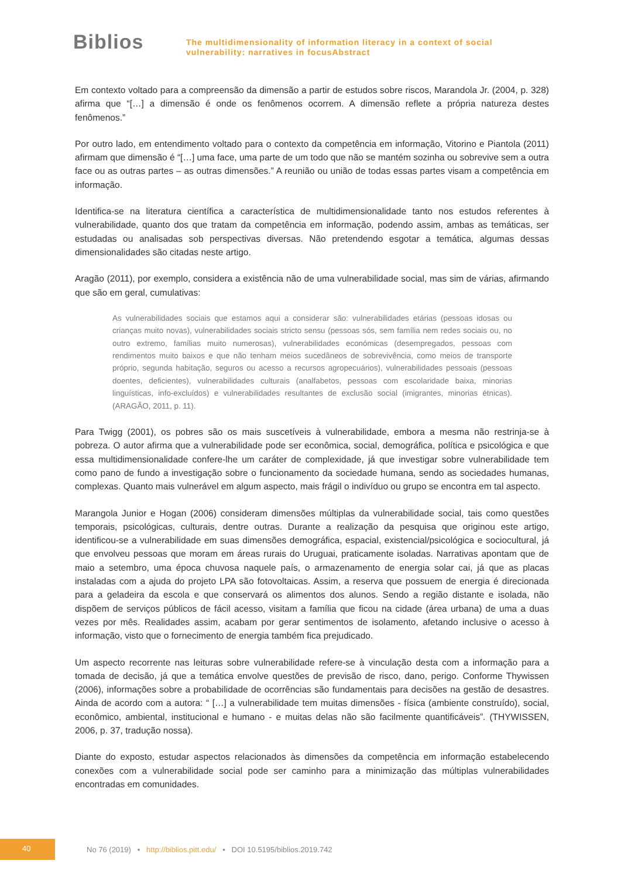Biblios
The multidimensionality of information literacy in a context of social
vulnerability: narratives in focusAbstract
Em contexto voltado para a compreensão da dimensão a partir de estudos sobre riscos, Marandola Jr. (2004, p. 328) afirma que “[…] a dimensão é onde os fenômenos ocorrem. A dimensão reflete a própria natureza destes fenômenos.”
Por outro lado, em entendimento voltado para o contexto da competência em informação, Vitorino e Piantola (2011) afirmam que dimensão é “[…] uma face, uma parte de um todo que não se mantém sozinha ou sobrevive sem a outra face ou as outras partes – as outras dimensões.” A reunião ou união de todas essas partes visam a competência em informação.
Identifica-se na literatura científica a característica de multidimensionalidade tanto nos estudos referentes à vulnerabilidade, quanto dos que tratam da competência em informação, podendo assim, ambas as temáticas, ser estudadas ou analisadas sob perspectivas diversas. Não pretendendo esgotar a temática, algumas dessas dimensionalidades são citadas neste artigo.
Aragão (2011), por exemplo, considera a existência não de uma vulnerabilidade social, mas sim de várias, afirmando que são em geral, cumulativas:
As vulnerabilidades sociais que estamos aqui a considerar são: vulnerabilidades etárias (pessoas idosas ou crianças muito novas), vulnerabilidades sociais stricto sensu (pessoas sós, sem família nem redes sociais ou, no outro extremo, famílias muito numerosas), vulnerabilidades económicas (desempregados, pessoas com rendimentos muito baixos e que não tenham meios sucedâneos de sobrevivência, como meios de transporte próprio, segunda habitação, seguros ou acesso a recursos agropecuários), vulnerabilidades pessoais (pessoas doentes, deficientes), vulnerabilidades culturais (analfabetos, pessoas com escolaridade baixa, minorias linguísticas, info-excluídos) e vulnerabilidades resultantes de exclusão social (imigrantes, minorias étnicas). (ARAGÃO, 2011, p. 11).
Para Twigg (2001), os pobres são os mais suscetíveis à vulnerabilidade, embora a mesma não restrinja-se à pobreza. O autor afirma que a vulnerabilidade pode ser econômica, social, demográfica, política e psicológica e que essa multidimensionalidade confere-lhe um caráter de complexidade, já que investigar sobre vulnerabilidade tem como pano de fundo a investigação sobre o funcionamento da sociedade humana, sendo as sociedades humanas, complexas. Quanto mais vulnerável em algum aspecto, mais frágil o indivíduo ou grupo se encontra em tal aspecto.
Marangola Junior e Hogan (2006) consideram dimensões múltiplas da vulnerabilidade social, tais como questões temporais, psicológicas, culturais, dentre outras. Durante a realização da pesquisa que originou este artigo, identificou-se a vulnerabilidade em suas dimensões demográfica, espacial, existencial/psicológica e sociocultural, já que envolveu pessoas que moram em áreas rurais do Uruguai, praticamente isoladas. Narrativas apontam que de maio a setembro, uma época chuvosa naquele país, o armazenamento de energia solar cai, já que as placas instaladas com a ajuda do projeto LPA são fotovoltaicas. Assim, a reserva que possuem de energia é direcionada para a geladeira da escola e que conservará os alimentos dos alunos. Sendo a região distante e isolada, não dispõem de serviços públicos de fácil acesso, visitam a família que ficou na cidade (área urbana) de uma a duas vezes por mês. Realidades assim, acabam por gerar sentimentos de isolamento, afetando inclusive o acesso à informação, visto que o fornecimento de energia também fica prejudicado.
Um aspecto recorrente nas leituras sobre vulnerabilidade refere-se à vinculação desta com a informação para a tomada de decisão, já que a temática envolve questões de previsão de risco, dano, perigo. Conforme Thywissen (2006), informações sobre a probabilidade de ocorrências são fundamentais para decisões na gestão de desastres. Ainda de acordo com a autora: “ […] a vulnerabilidade tem muitas dimensões - física (ambiente construído), social, econômico, ambiental, institucional e humano - e muitas delas não são facilmente quantificáveis”. (THYWISSEN, 2006, p. 37, tradução nossa).
Diante do exposto, estudar aspectos relacionados às dimensões da competência em informação estabelecendo conexões com a vulnerabilidade social pode ser caminho para a minimização das múltiplas vulnerabilidades encontradas em comunidades.
40
No 76 (2019) • http://biblios.pitt.edu/ • DOI 10.5195/biblios.2019.742